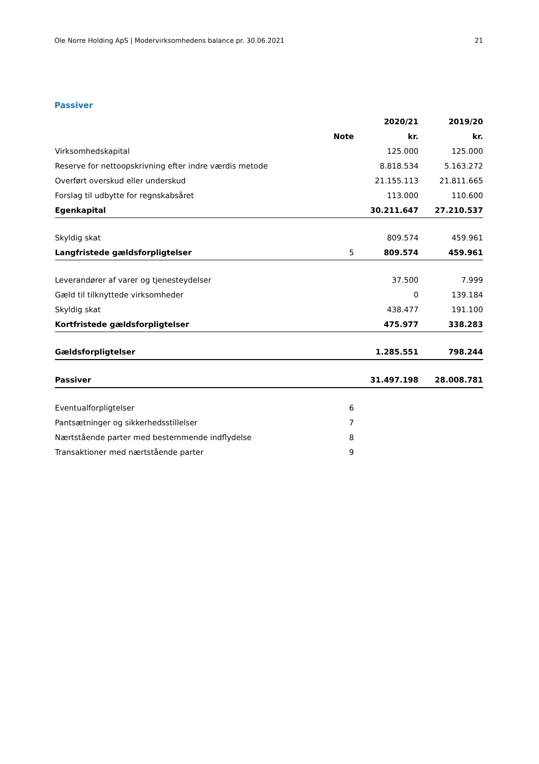Ole Norre Holding ApS | Modervirksomhedens balance pr. 30.06.2021 21
Passiver
| | | 2020/21 | 2019/20 |
| --- | --- | --- | --- |
| | Note | kr. | kr. |
| Virksomhedskapital | | 125.000 | 125.000 |
| Reserve for nettoopskrivning efter indre værdis metode | | 8.818.534 | 5.163.272 |
| Overført overskud eller underskud | | 21.155.113 | 21.811.665 |
| Forslag til udbytte for regnskabsåret | | 113.000 | 110.600 |
| Egenkapital | | 30.211.647 | 27.210.537 |
| Skyldig skat | | 809.574 | 459.961 |
| Langfristede gældsforpligtelser | 5 | 809.574 | 459.961 |
| Leverandører af varer og tjenesteydelser | | 37.500 | 7.999 |
| Gæld til tilknyttede virksomheder | | 0 | 139.184 |
| Skyldig skat | | 438.477 | 191.100 |
| Kortfristede gældsforpligtelser | | 475.977 | 338.283 |
| Gældsforpligtelser | | 1.285.551 | 798.244 |
| Passiver | | 31.497.198 | 28.008.781 |
| Eventualforpligtelser | 6 | | |
| Pantsætninger og sikkerhedsstillelser | 7 | | |
| Nærtstående parter med bestemmende indflydelse | 8 | | |
| Transaktioner med nærtstående parter | 9 | | |